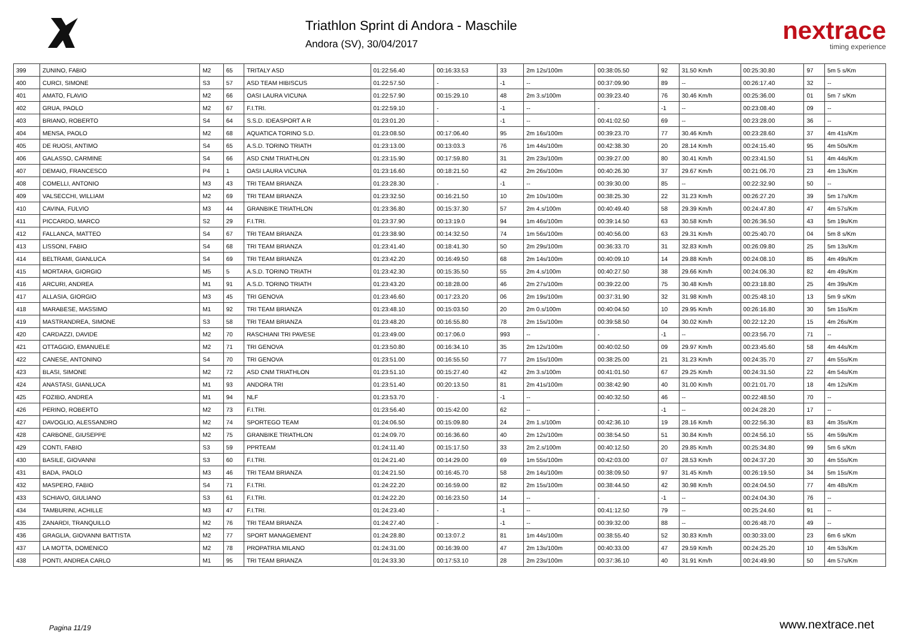Triathlon Sprint di Andora - Maschile
Andora (SV), 30/04/2017
nextrace
timing experience
| 399 | ZUNINO, FABIO | M2 | 65 | TRITALY ASD | 01:22:56.40 | 00:16:33.53 | 33 | 2m 12s/100m | 00:38:05.50 | 92 | 31.50 Km/h | 00:25:30.80 | 97 | 5m 5 s/Km |
| 400 | CURCI, SIMONE | S3 | 57 | ASD TEAM HIBISCUS | 01:22:57.50 | - | -1 | -- | 00:37:09.90 | 89 | -- | 00:26:17.40 | 32 | -- |
| 401 | AMATO, FLAVIO | M2 | 66 | OASI LAURA VICUNA | 01:22:57.90 | 00:15:29.10 | 48 | 2m 3.s/100m | 00:39:23.40 | 76 | 30.46 Km/h | 00:25:36.00 | 01 | 5m 7 s/Km |
| 402 | GRUA, PAOLO | M2 | 67 | F.I.TRI. | 01:22:59.10 | - | -1 | -- | - | -1 | -- | 00:23:08.40 | 09 | -- |
| 403 | BRIANO, ROBERTO | S4 | 64 | S.S.D. IDEASPORT A R | 01:23:01.20 | - | -1 | -- | 00:41:02.50 | 69 | -- | 00:23:28.00 | 36 | -- |
| 404 | MENSA, PAOLO | M2 | 68 | AQUATICA TORINO S.D. | 01:23:08.50 | 00:17:06.40 | 95 | 2m 16s/100m | 00:39:23.70 | 77 | 30.46 Km/h | 00:23:28.60 | 37 | 4m 41s/Km |
| 405 | DE RUOSI, ANTIMO | S4 | 65 | A.S.D. TORINO TRIATH | 01:23:13.00 | 00:13:03.3 | 76 | 1m 44s/100m | 00:42:38.30 | 20 | 28.14 Km/h | 00:24:15.40 | 95 | 4m 50s/Km |
| 406 | GALASSO, CARMINE | S4 | 66 | ASD CNM TRIATHLON | 01:23:15.90 | 00:17:59.80 | 31 | 2m 23s/100m | 00:39:27.00 | 80 | 30.41 Km/h | 00:23:41.50 | 51 | 4m 44s/Km |
| 407 | DEMAIO, FRANCESCO | P4 | 1 | OASI LAURA VICUNA | 01:23:16.60 | 00:18:21.50 | 42 | 2m 26s/100m | 00:40:26.30 | 37 | 29.67 Km/h | 00:21:06.70 | 23 | 4m 13s/Km |
| 408 | COMELLI, ANTONIO | M3 | 43 | TRI TEAM BRIANZA | 01:23:28.30 | - | -1 | -- | 00:39:30.00 | 85 | -- | 00:22:32.90 | 50 | -- |
| 409 | VALSECCHI, WILLIAM | M2 | 69 | TRI TEAM BRIANZA | 01:23:32.50 | 00:16:21.50 | 10 | 2m 10s/100m | 00:38:25.30 | 22 | 31.23 Km/h | 00:26:27.20 | 39 | 5m 17s/Km |
| 410 | CAVINA, FULVIO | M3 | 44 | GRANBIKE TRIATHLON | 01:23:36.80 | 00:15:37.30 | 57 | 2m 4.s/100m | 00:40:49.40 | 58 | 29.39 Km/h | 00:24:47.80 | 47 | 4m 57s/Km |
| 411 | PICCARDO, MARCO | S2 | 29 | F.I.TRI. | 01:23:37.90 | 00:13:19.0 | 94 | 1m 46s/100m | 00:39:14.50 | 63 | 30.58 Km/h | 00:26:36.50 | 43 | 5m 19s/Km |
| 412 | FALLANCA, MATTEO | S4 | 67 | TRI TEAM BRIANZA | 01:23:38.90 | 00:14:32.50 | 74 | 1m 56s/100m | 00:40:56.00 | 63 | 29.31 Km/h | 00:25:40.70 | 04 | 5m 8 s/Km |
| 413 | LISSONI, FABIO | S4 | 68 | TRI TEAM BRIANZA | 01:23:41.40 | 00:18:41.30 | 50 | 2m 29s/100m | 00:36:33.70 | 31 | 32.83 Km/h | 00:26:09.80 | 25 | 5m 13s/Km |
| 414 | BELTRAMI, GIANLUCA | S4 | 69 | TRI TEAM BRIANZA | 01:23:42.20 | 00:16:49.50 | 68 | 2m 14s/100m | 00:40:09.10 | 14 | 29.88 Km/h | 00:24:08.10 | 85 | 4m 49s/Km |
| 415 | MORTARA, GIORGIO | M5 | 5 | A.S.D. TORINO TRIATH | 01:23:42.30 | 00:15:35.50 | 55 | 2m 4.s/100m | 00:40:27.50 | 38 | 29.66 Km/h | 00:24:06.30 | 82 | 4m 49s/Km |
| 416 | ARCURI, ANDREA | M1 | 91 | A.S.D. TORINO TRIATH | 01:23:43.20 | 00:18:28.00 | 46 | 2m 27s/100m | 00:39:22.00 | 75 | 30.48 Km/h | 00:23:18.80 | 25 | 4m 39s/Km |
| 417 | ALLASIA, GIORGIO | M3 | 45 | TRI GENOVA | 01:23:46.60 | 00:17:23.20 | 06 | 2m 19s/100m | 00:37:31.90 | 32 | 31.98 Km/h | 00:25:48.10 | 13 | 5m 9 s/Km |
| 418 | MARABESE, MASSIMO | M1 | 92 | TRI TEAM BRIANZA | 01:23:48.10 | 00:15:03.50 | 20 | 2m 0.s/100m | 00:40:04.50 | 10 | 29.95 Km/h | 00:26:16.80 | 30 | 5m 15s/Km |
| 419 | MASTRANDREA, SIMONE | S3 | 58 | TRI TEAM BRIANZA | 01:23:48.20 | 00:16:55.80 | 78 | 2m 15s/100m | 00:39:58.50 | 04 | 30.02 Km/h | 00:22:12.20 | 15 | 4m 26s/Km |
| 420 | CARDAZZI, DAVIDE | M2 | 70 | RASCHIANI TRI PAVESE | 01:23:49.00 | 00:17:06.0 | 993 | -- | - | -1 | -- | 00:23:56.70 | 71 | -- |
| 421 | OTTAGGIO, EMANUELE | M2 | 71 | TRI GENOVA | 01:23:50.80 | 00:16:34.10 | 35 | 2m 12s/100m | 00:40:02.50 | 09 | 29.97 Km/h | 00:23:45.60 | 58 | 4m 44s/Km |
| 422 | CANESE, ANTONINO | S4 | 70 | TRI GENOVA | 01:23:51.00 | 00:16:55.50 | 77 | 2m 15s/100m | 00:38:25.00 | 21 | 31.23 Km/h | 00:24:35.70 | 27 | 4m 55s/Km |
| 423 | BLASI, SIMONE | M2 | 72 | ASD CNM TRIATHLON | 01:23:51.10 | 00:15:27.40 | 42 | 2m 3.s/100m | 00:41:01.50 | 67 | 29.25 Km/h | 00:24:31.50 | 22 | 4m 54s/Km |
| 424 | ANASTASI, GIANLUCA | M1 | 93 | ANDORA TRI | 01:23:51.40 | 00:20:13.50 | 81 | 2m 41s/100m | 00:38:42.90 | 40 | 31.00 Km/h | 00:21:01.70 | 18 | 4m 12s/Km |
| 425 | FOZIBO, ANDREA | M1 | 94 | NLF | 01:23:53.70 | - | -1 | -- | 00:40:32.50 | 46 | -- | 00:22:48.50 | 70 | -- |
| 426 | PERINO, ROBERTO | M2 | 73 | F.I.TRI. | 01:23:56.40 | 00:15:42.00 | 62 | -- | - | -1 | -- | 00:24:28.20 | 17 | -- |
| 427 | DAVOGLIO, ALESSANDRO | M2 | 74 | SPORTEGO TEAM | 01:24:06.50 | 00:15:09.80 | 24 | 2m 1.s/100m | 00:42:36.10 | 19 | 28.16 Km/h | 00:22:56.30 | 83 | 4m 35s/Km |
| 428 | CARBONE, GIUSEPPE | M2 | 75 | GRANBIKE TRIATHLON | 01:24:09.70 | 00:16:36.60 | 40 | 2m 12s/100m | 00:38:54.50 | 51 | 30.84 Km/h | 00:24:56.10 | 55 | 4m 59s/Km |
| 429 | CONTI, FABIO | S3 | 59 | PPRTEAM | 01:24:11.40 | 00:15:17.50 | 33 | 2m 2.s/100m | 00:40:12.50 | 20 | 29.85 Km/h | 00:25:34.80 | 99 | 5m 6 s/Km |
| 430 | BASILE, GIOVANNI | S3 | 60 | F.I.TRI. | 01:24:21.40 | 00:14:29.00 | 69 | 1m 55s/100m | 00:42:03.00 | 07 | 28.53 Km/h | 00:24:37.20 | 30 | 4m 55s/Km |
| 431 | BADA, PAOLO | M3 | 46 | TRI TEAM BRIANZA | 01:24:21.50 | 00:16:45.70 | 58 | 2m 14s/100m | 00:38:09.50 | 97 | 31.45 Km/h | 00:26:19.50 | 34 | 5m 15s/Km |
| 432 | MASPERO, FABIO | S4 | 71 | F.I.TRI. | 01:24:22.20 | 00:16:59.00 | 82 | 2m 15s/100m | 00:38:44.50 | 42 | 30.98 Km/h | 00:24:04.50 | 77 | 4m 48s/Km |
| 433 | SCHIAVO, GIULIANO | S3 | 61 | F.I.TRI. | 01:24:22.20 | 00:16:23.50 | 14 | -- | - | -1 | -- | 00:24:04.30 | 76 | -- |
| 434 | TAMBURINI, ACHILLE | M3 | 47 | F.I.TRI. | 01:24:23.40 | - | -1 | -- | 00:41:12.50 | 79 | -- | 00:25:24.60 | 91 | -- |
| 435 | ZANARDI, TRANQUILLO | M2 | 76 | TRI TEAM BRIANZA | 01:24:27.40 | - | -1 | -- | 00:39:32.00 | 88 | -- | 00:26:48.70 | 49 | -- |
| 436 | GRAGLIA, GIOVANNI BATTISTA | M2 | 77 | SPORT MANAGEMENT | 01:24:28.80 | 00:13:07.2 | 81 | 1m 44s/100m | 00:38:55.40 | 52 | 30.83 Km/h | 00:30:33.00 | 23 | 6m 6 s/Km |
| 437 | LA MOTTA, DOMENICO | M2 | 78 | PROPATRIA MILANO | 01:24:31.00 | 00:16:39.00 | 47 | 2m 13s/100m | 00:40:33.00 | 47 | 29.59 Km/h | 00:24:25.20 | 10 | 4m 53s/Km |
| 438 | PONTI, ANDREA CARLO | M1 | 95 | TRI TEAM BRIANZA | 01:24:33.30 | 00:17:53.10 | 28 | 2m 23s/100m | 00:37:36.10 | 40 | 31.91 Km/h | 00:24:49.90 | 50 | 4m 57s/Km |
Pagina 11/19 www.nextrace.net